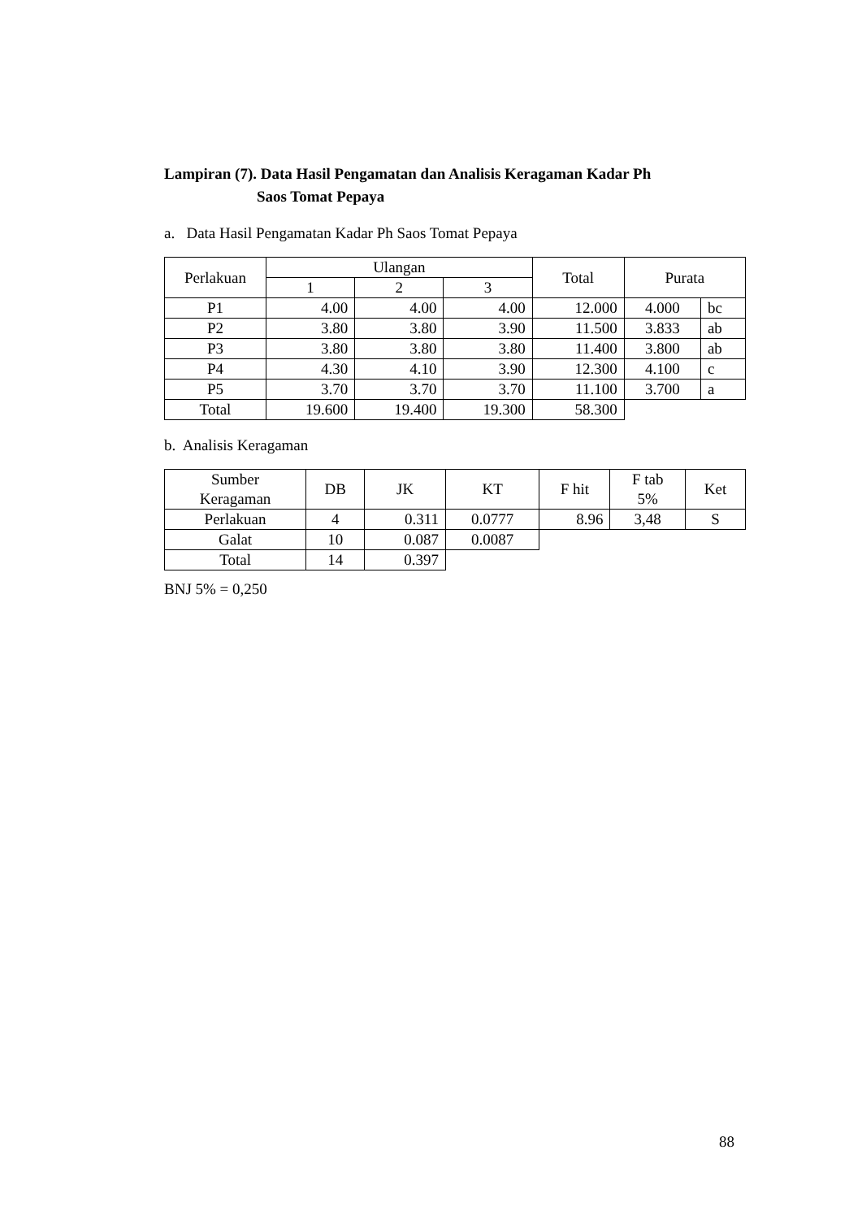Lampiran (7). Data Hasil Pengamatan dan Analisis Keragaman Kadar Ph
Saos Tomat Pepaya
a. Data Hasil Pengamatan Kadar Ph Saos Tomat Pepaya
| Perlakuan | Ulangan | | | Total | Purata | |
| --- | --- | --- | --- | --- | --- | --- |
| | 1 | 2 | 3 | | | |
| P1 | 4.00 | 4.00 | 4.00 | 12.000 | 4.000 | bc |
| P2 | 3.80 | 3.80 | 3.90 | 11.500 | 3.833 | ab |
| P3 | 3.80 | 3.80 | 3.80 | 11.400 | 3.800 | ab |
| P4 | 4.30 | 4.10 | 3.90 | 12.300 | 4.100 | c |
| P5 | 3.70 | 3.70 | 3.70 | 11.100 | 3.700 | a |
| Total | 19.600 | 19.400 | 19.300 | 58.300 | | |
b. Analisis Keragaman
| Sumber Keragaman | DB | JK | KT | F hit | F tab 5% | Ket |
| --- | --- | --- | --- | --- | --- | --- |
| Perlakuan | 4 | 0.311 | 0.0777 | 8.96 | 3,48 | S |
| Galat | 10 | 0.087 | 0.0087 | | | |
| Total | 14 | 0.397 | | | | |
BNJ 5% = 0,250
88